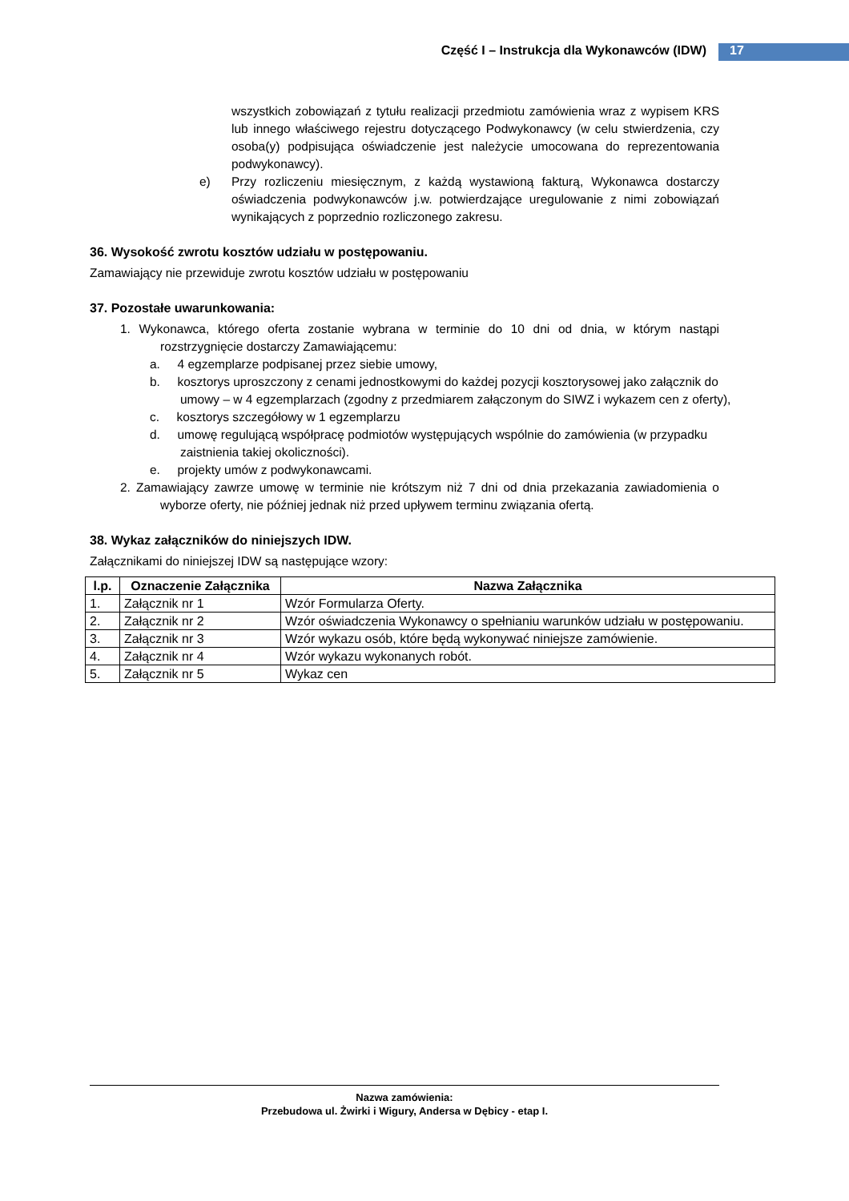Część I – Instrukcja dla Wykonawców (IDW) 17
wszystkich zobowiązań z tytułu realizacji przedmiotu zamówienia wraz z wypisem KRS lub innego właściwego rejestru dotyczącego Podwykonawcy (w celu stwierdzenia, czy osoba(y) podpisująca oświadczenie jest należycie umocowana do reprezentowania podwykonawcy).
e) Przy rozliczeniu miesięcznym, z każdą wystawioną fakturą, Wykonawca dostarczy oświadczenia podwykonawców j.w. potwierdzające uregulowanie z nimi zobowiązań wynikających z poprzednio rozliczonego zakresu.
36. Wysokość zwrotu kosztów udziału w postępowaniu.
Zamawiający nie przewiduje zwrotu kosztów udziału w postępowaniu
37. Pozostałe uwarunkowania:
1. Wykonawca, którego oferta zostanie wybrana w terminie do 10 dni od dnia, w którym nastąpi rozstrzygnięcie dostarczy Zamawiającemu:
a. 4 egzemplarze podpisanej przez siebie umowy,
b. kosztorys uproszczony z cenami jednostkowymi do każdej pozycji kosztorysowej jako załącznik do umowy – w 4 egzemplarzach (zgodny z przedmiarem załączonym do SIWZ i wykazem cen z oferty),
c. kosztorys szczegółowy w 1 egzemplarzu
d. umowę regulującą współpracę podmiotów występujących wspólnie do zamówienia (w przypadku zaistnienia takiej okoliczności).
e. projekty umów z podwykonawcami.
2. Zamawiający zawrze umowę w terminie nie krótszym niż 7 dni od dnia przekazania zawiadomienia o wyborze oferty, nie później jednak niż przed upływem terminu związania ofertą.
38. Wykaz załączników do niniejszych IDW.
Załącznikami do niniejszej IDW są następujące wzory:
| l.p. | Oznaczenie Załącznika | Nazwa Załącznika |
| --- | --- | --- |
| 1. | Załącznik nr 1 | Wzór Formularza Oferty. |
| 2. | Załącznik nr 2 | Wzór oświadczenia Wykonawcy o spełnianiu warunków udziału w postępowaniu. |
| 3. | Załącznik nr 3 | Wzór wykazu osób, które będą wykonywać niniejsze zamówienie. |
| 4. | Załącznik nr 4 | Wzór wykazu wykonanych robót. |
| 5. | Załącznik nr 5 | Wykaz cen |
Nazwa zamówienia:
Przebudowa ul. Żwirki i Wigury, Andersa w Dębicy - etap I.